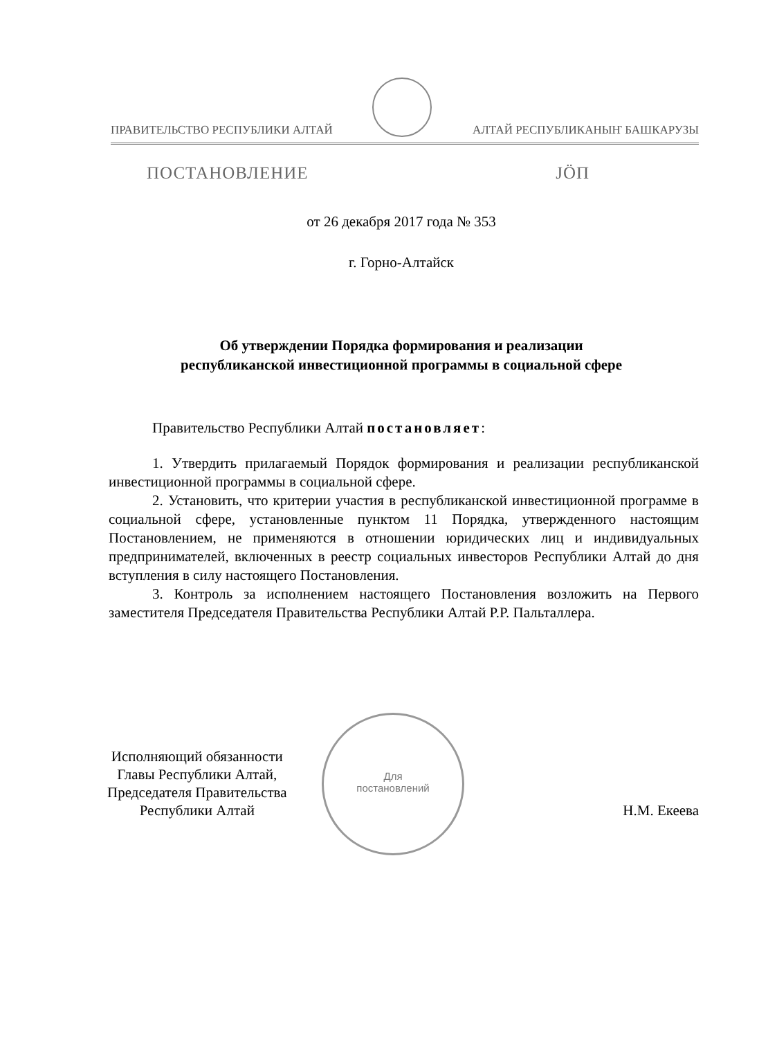ПРАВИТЕЛЬСТВО РЕСПУБЛИКИ АЛТАЙ АЛТАЙ РЕСПУБЛИКАНЫҤ БАШКАРУЗЫ
ПОСТАНОВЛЕНИЕ ЈӦП
от 26 декабря 2017 года № 353
г. Горно-Алтайск
Об утверждении Порядка формирования и реализации
республиканской инвестиционной программы в социальной сфере
Правительство Республики Алтай постановляет:
1. Утвердить прилагаемый Порядок формирования и реализации республиканской инвестиционной программы в социальной сфере.
2. Установить, что критерии участия в республиканской инвестиционной программе в социальной сфере, установленные пунктом 11 Порядка, утвержденного настоящим Постановлением, не применяются в отношении юридических лиц и индивидуальных предпринимателей, включенных в реестр социальных инвесторов Республики Алтай до дня вступления в силу настоящего Постановления.
3. Контроль за исполнением настоящего Постановления возложить на Первого заместителя Председателя Правительства Республики Алтай Р.Р. Пальталлера.
Для
постановлений
Исполняющий обязанности
Главы Республики Алтай,
Председателя Правительства
Республики Алтай
Н.М. Екеева